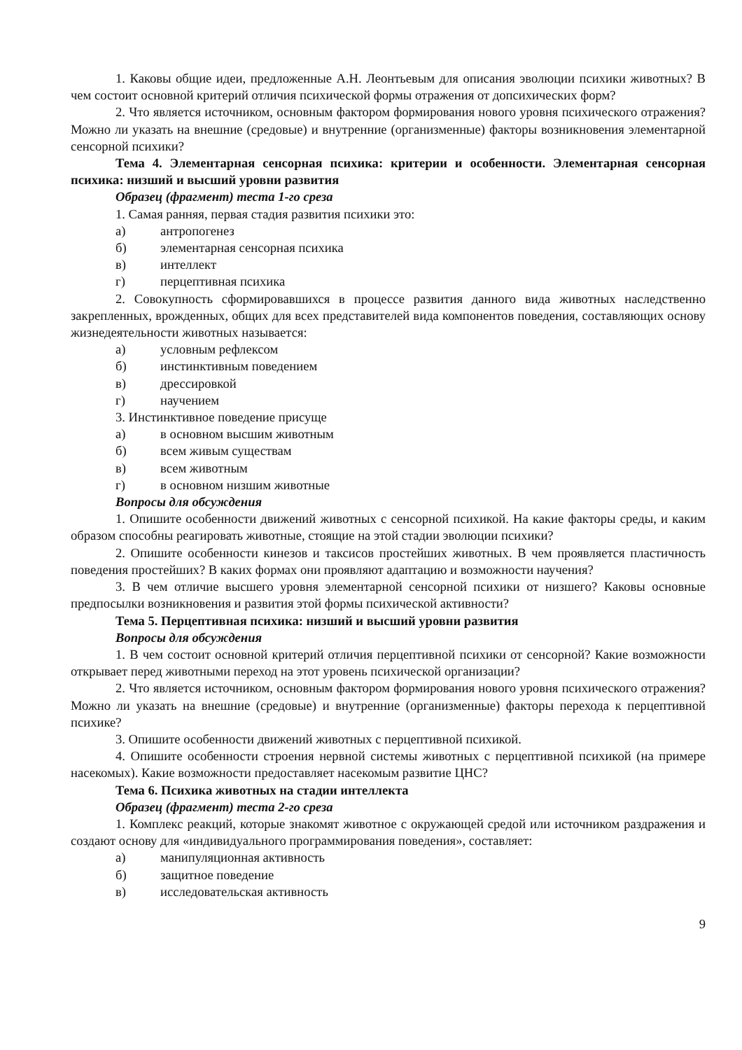1. Каковы общие идеи, предложенные А.Н. Леонтьевым для описания эволюции психики животных? В чем состоит основной критерий отличия психической формы отражения от допсихических форм?
2. Что является источником, основным фактором формирования нового уровня психического отражения? Можно ли указать на внешние (средовые) и внутренние (организменные) факторы возникновения элементарной сенсорной психики?
Тема 4. Элементарная сенсорная психика: критерии и особенности. Элементарная сенсорная психика: низший и высший уровни развития
Образец (фрагмент) теста 1-го среза
1. Самая ранняя, первая стадия развития психики это:
а) антропогенез
б) элементарная сенсорная психика
в) интеллект
г) перцептивная психика
2. Совокупность сформировавшихся в процессе развития данного вида животных наследственно закрепленных, врожденных, общих для всех представителей вида компонентов поведения, составляющих основу жизнедеятельности животных называется:
а) условным рефлексом
б) инстинктивным поведением
в) дрессировкой
г) научением
3. Инстинктивное поведение присуще
а) в основном высшим животным
б) всем живым существам
в) всем животным
г) в основном низшим животные
Вопросы для обсуждения
1. Опишите особенности движений животных с сенсорной психикой. На какие факторы среды, и каким образом способны реагировать животные, стоящие на этой стадии эволюции психики?
2. Опишите особенности кинезов и таксисов простейших животных. В чем проявляется пластичность поведения простейших? В каких формах они проявляют адаптацию и возможности научения?
3. В чем отличие высшего уровня элементарной сенсорной психики от низшего? Каковы основные предпосылки возникновения и развития этой формы психической активности?
Тема 5. Перцептивная психика: низший и высший уровни развития
Вопросы для обсуждения
1. В чем состоит основной критерий отличия перцептивной психики от сенсорной? Какие возможности открывает перед животными переход на этот уровень психической организации?
2. Что является источником, основным фактором формирования нового уровня психического отражения? Можно ли указать на внешние (средовые) и внутренние (организменные) факторы перехода к перцептивной психике?
3. Опишите особенности движений животных с перцептивной психикой.
4. Опишите особенности строения нервной системы животных с перцептивной психикой (на примере насекомых). Какие возможности предоставляет насекомым развитие ЦНС?
Тема 6. Психика животных на стадии интеллекта
Образец (фрагмент) теста 2-го среза
1. Комплекс реакций, которые знакомят животное с окружающей средой или источником раздражения и создают основу для «индивидуального программирования поведения», составляет:
а) манипуляционная активность
б) защитное поведение
в) исследовательская активность
9